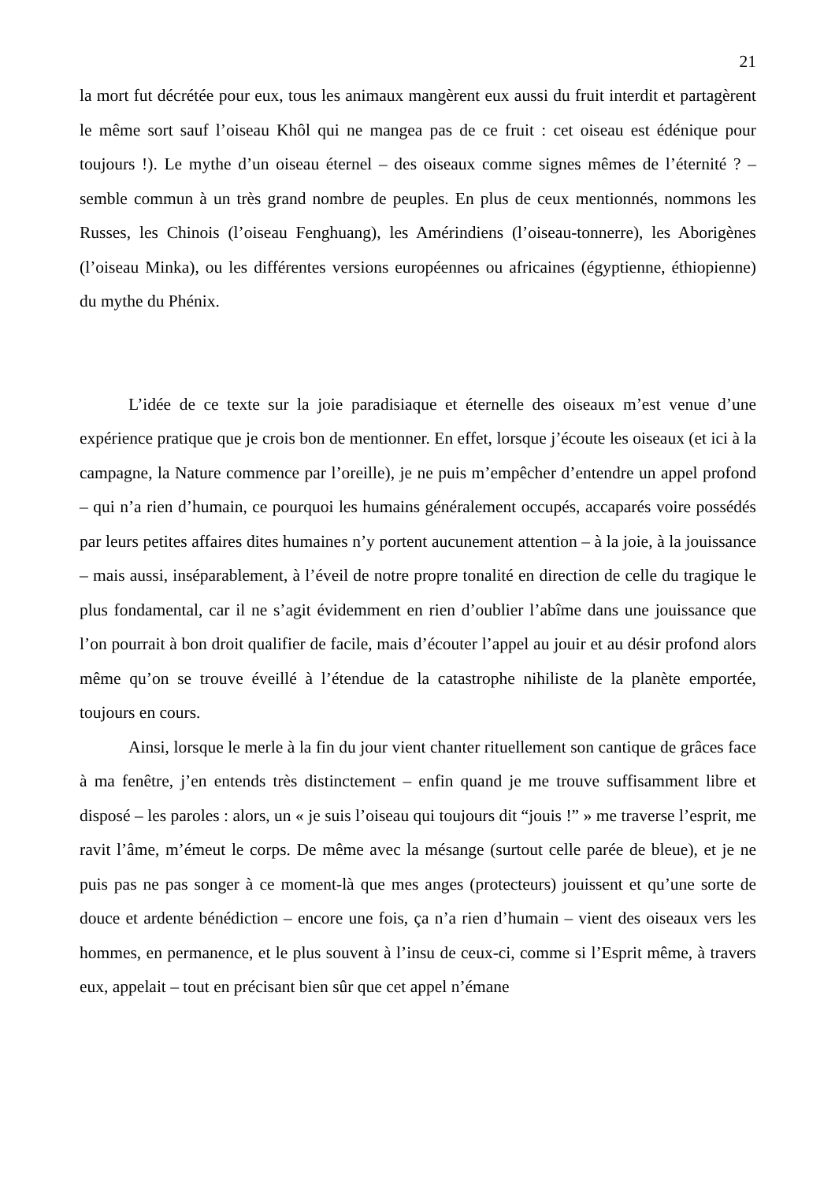21
la mort fut décrétée pour eux, tous les animaux mangèrent eux aussi du fruit interdit et partagèrent le même sort sauf l’oiseau Khôl qui ne mangea pas de ce fruit : cet oiseau est édénique pour toujours !). Le mythe d’un oiseau éternel – des oiseaux comme signes mêmes de l’éternité ? – semble commun à un très grand nombre de peuples. En plus de ceux mentionnés, nommons les Russes, les Chinois (l’oiseau Fenghuang), les Amérindiens (l’oiseau-tonnerre), les Aborigènes (l’oiseau Minka), ou les différentes versions européennes ou africaines (égyptienne, éthiopienne) du mythe du Phénix.
L’idée de ce texte sur la joie paradisiaque et éternelle des oiseaux m’est venue d’une expérience pratique que je crois bon de mentionner. En effet, lorsque j’écoute les oiseaux (et ici à la campagne, la Nature commence par l’oreille), je ne puis m’empêcher d’entendre un appel profond – qui n’a rien d’humain, ce pourquoi les humains généralement occupés, accaparés voire possédés par leurs petites affaires dites humaines n’y portent aucunement attention – à la joie, à la jouissance – mais aussi, inséparablement, à l’éveil de notre propre tonalité en direction de celle du tragique le plus fondamental, car il ne s’agit évidemment en rien d’oublier l’abîme dans une jouissance que l’on pourrait à bon droit qualifier de facile, mais d’écouter l’appel au jouir et au désir profond alors même qu’on se trouve éveillé à l’étendue de la catastrophe nihiliste de la planète emportée, toujours en cours.
Ainsi, lorsque le merle à la fin du jour vient chanter rituellement son cantique de grâces face à ma fenêtre, j’en entends très distinctement – enfin quand je me trouve suffisamment libre et disposé – les paroles : alors, un « je suis l’oiseau qui toujours dit “jouis !” » me traverse l’esprit, me ravit l’âme, m’émeut le corps. De même avec la mésange (surtout celle parée de bleue), et je ne puis pas ne pas songer à ce moment-là que mes anges (protecteurs) jouissent et qu’une sorte de douce et ardente bénédiction – encore une fois, ça n’a rien d’humain – vient des oiseaux vers les hommes, en permanence, et le plus souvent à l’insu de ceux-ci, comme si l’Esprit même, à travers eux, appelait – tout en précisant bien sûr que cet appel n’émane